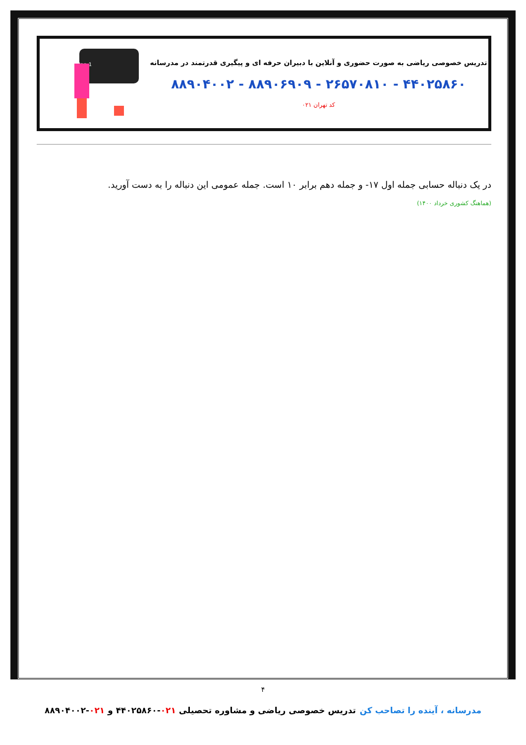تدریس خصوصی ریاضی به صورت حضوری و آنلاین با دبیران حرفه ای و پیگیری قدرتمند در مدرسانه
۴۴۰۲۵۸۶۰ - ۲۶۵۷۰۸۱۰ - ۸۸۹۰۶۹۰۹ - ۸۸۹۰۴۰۰۲
کد تهران ۰۲۱
an=2n+2an-1
در یک دنباله حسابی جمله اول ۱۷- و جمله دهم برابر ۱۰ است. جمله عمومی این دنباله را به دست آورید.
(هماهنگ کشوری خرداد ۱۴۰۰)
۴
مدرسانه ، آینده را تصاحب کن تدریس خصوصی ریاضی و مشاوره تحصیلی ۰۲۱-۴۴۰۲۵۸۶۰ و ۰۲۱-۸۸۹۰۴۰۰۲